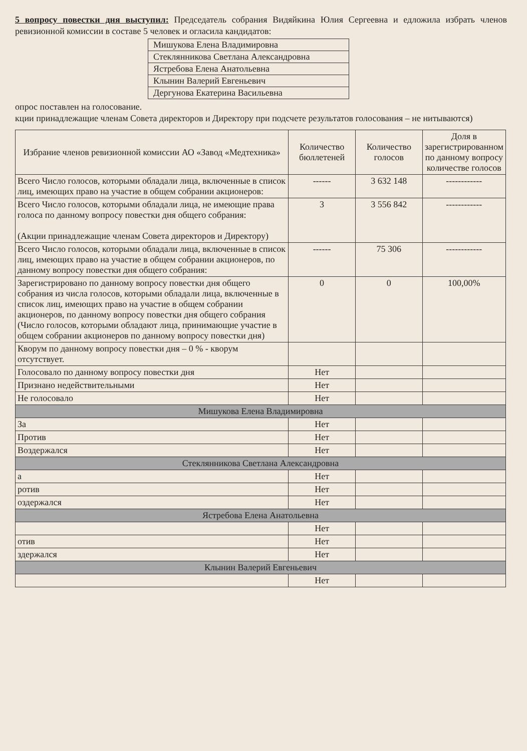5 вопросу повестки дня выступил: Председатель собрания Видяйкина Юлия Сергеевна и едложила избрать членов ревизионной комиссии в составе 5 человек и огласила кандидатов:
| Мишукова Елена Владимировна |
| Стеклянникова Светлана Александровна |
| Ястребова Елена Анатольевна |
| Клынин Валерий Евгеньевич |
| Дергунова Екатерина Васильевна |
опрос поставлен на голосование.
кции принадлежащие членам Совета директоров и Директору при подсчете результатов голосования – не нитываются)
| Избрание членов ревизионной комиссии АО «Завод «Медтехника» | Количество бюллетеней | Количество голосов | Доля в зарегистрированном по данному вопросу количестве голосов |
| --- | --- | --- | --- |
| Всего Число голосов, которыми обладали лица, включенные в список лиц, имеющих право на участие в общем собрании акционеров: | ------ | 3 632 148 | ------------ |
| Всего Число голосов, которыми обладали лица, не имеющие права голоса по данному вопросу повестки дня общего собрания: (Акции принадлежащие членам Совета директоров и Директору) | 3 | 3 556 842 | ------------ |
| Всего Число голосов, которыми обладали лица, включенные в список лиц, имеющих право на участие в общем собрании акционеров, по данному вопросу повестки дня общего собрания: | ------ | 75 306 | ------------ |
| Зарегистрировано по данному вопросу повестки дня общего собрания из числа голосов, которыми обладали лица, включенные в список лиц, имеющих право на участие в общем собрании акционеров, по данному вопросу повестки дня общего собрания (Число голосов, которыми обладают лица, принимающие участие в общем собрании акционеров по данному вопросу повестки дня) | 0 | 0 | 100,00% |
| Кворум по данному вопросу повестки дня – 0 % - кворум отсутствует. | | | |
| Голосовало по данному вопросу повестки дня | Нет | | |
| Признано недействительными | Нет | | |
| Не голосовало | Нет | | |
| Мишукова Елена Владимировна | | | |
| За | Нет | | |
| Против | Нет | | |
| Воздержался | Нет | | |
| Стеклянникова Светлана Александровна | | | |
| а | Нет | | |
| ротив | Нет | | |
| оздержался | Нет | | |
| Ястребова Елена Анатольевна | | | |
| | Нет | | |
| отив | Нет | | |
| здержался | Нет | | |
| Клынин Валерий Евгеньевич | | | |
| | Нет | | |